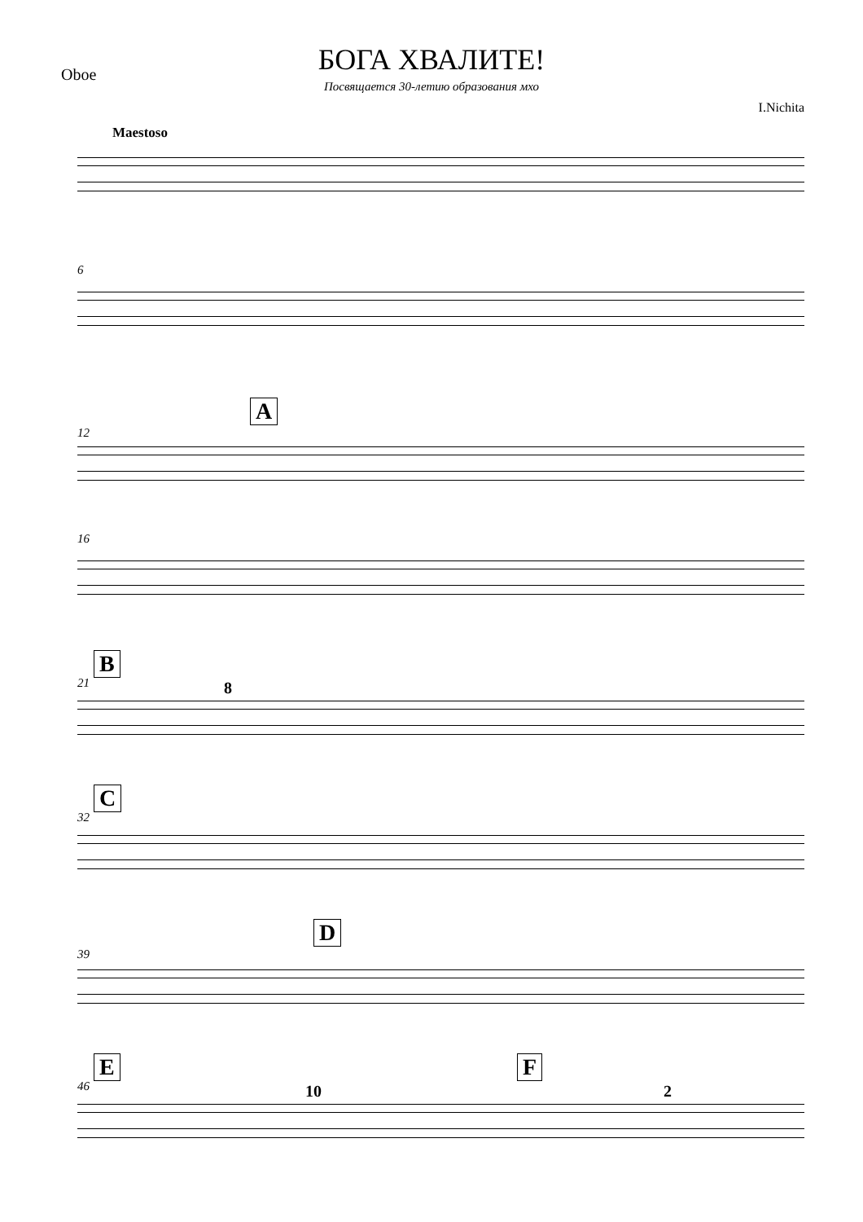Oboe
БОГА ХВАЛИТЕ!
Посвящается 30-летию образования мхо
I.Nichita
Maestoso
6
A
12
16
B
21 8
C
32
D
39
E F
46 10 2